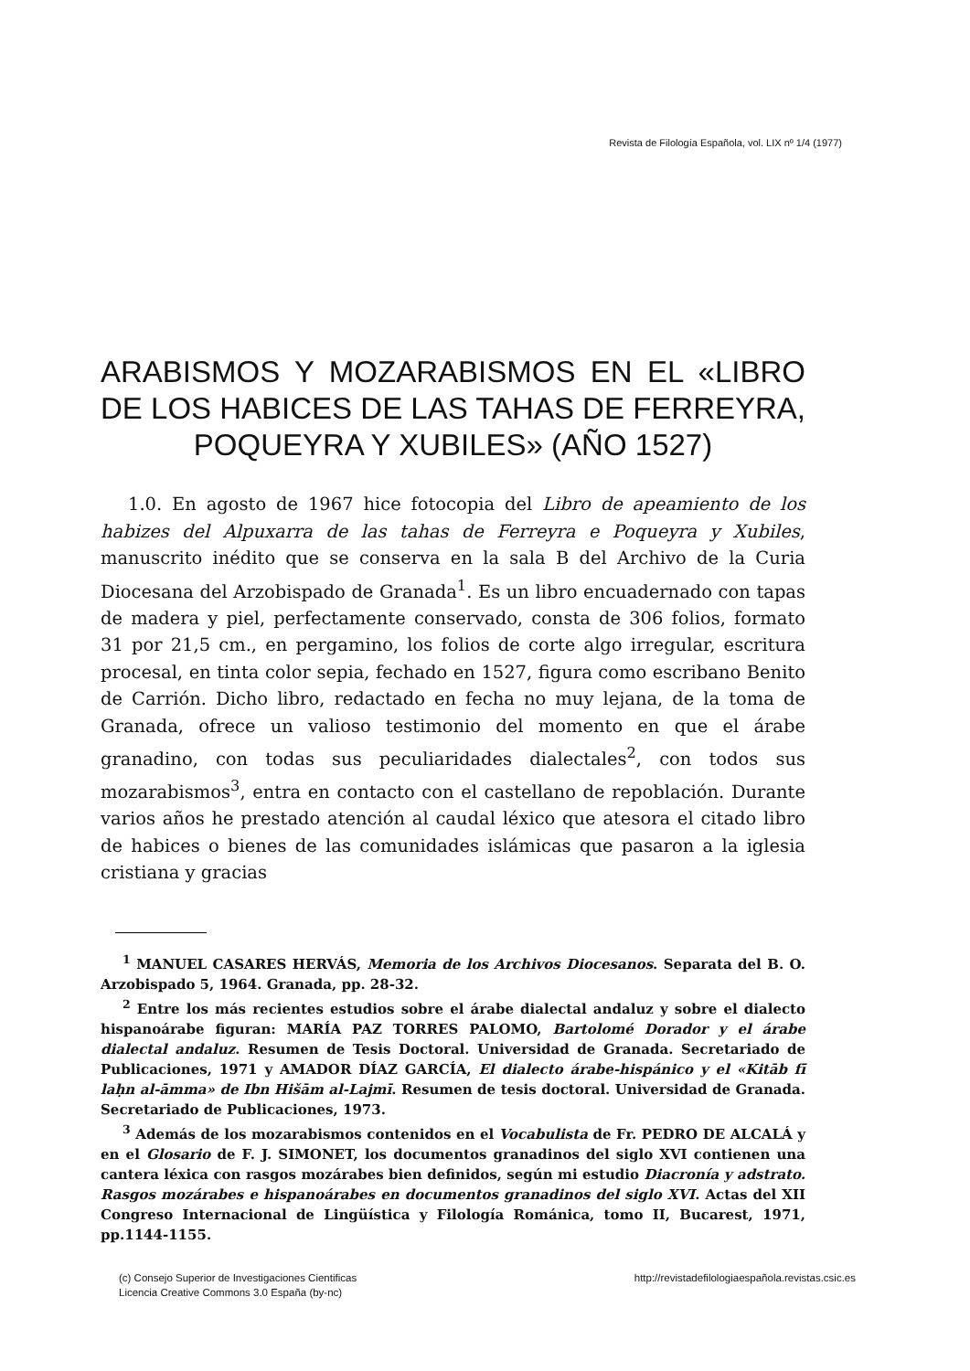Revista de Filología Española, vol. LIX nº 1/4 (1977)
ARABISMOS Y MOZARABISMOS EN EL «LIBRO DE LOS HABICES DE LAS TAHAS DE FERREYRA, POQUEYRA Y XUBILES» (AÑO 1527)
1.0. En agosto de 1967 hice fotocopia del Libro de apeamiento de los habizes del Alpuxarra de las tahas de Ferreyra e Poqueyra y Xubiles, manuscrito inédito que se conserva en la sala B del Archivo de la Curia Diocesana del Arzobispado de Granada<sup>1</sup>. Es un libro encuadernado con tapas de madera y piel, perfectamente conservado, consta de 306 folios, formato 31 por 21,5 cm., en pergamino, los folios de corte algo irregular, escritura procesal, en tinta color sepia, fechado en 1527, figura como escribano Benito de Carrión. Dicho libro, redactado en fecha no muy lejana, de la toma de Granada, ofrece un valioso testimonio del momento en que el árabe granadino, con todas sus peculiaridades dialectales<sup>2</sup>, con todos sus mozarabismos<sup>3</sup>, entra en contacto con el castellano de repoblación. Durante varios años he prestado atención al caudal léxico que atesora el citado libro de habices o bienes de las comunidades islámicas que pasaron a la iglesia cristiana y gracias
<sup>1</sup> MANUEL CASARES HERVÁS, Memoria de los Archivos Diocesanos. Separata del B. O. Arzobispado 5, 1964. Granada, pp. 28-32.
<sup>2</sup> Entre los más recientes estudios sobre el árabe dialectal andaluz y sobre el dialecto hispanoárabe figuran: MARÍA PAZ TORRES PALOMO, Bartolomé Dorador y el árabe dialectal andaluz. Resumen de Tesis Doctoral. Universidad de Granada. Secretariado de Publicaciones, 1971 y AMADOR DÍAZ GARCÍA, El dialecto árabe-hispánico y el «Kitāb fī laḥn al-āmma» de Ibn Hišām al-Lajmī. Resumen de tesis doctoral. Universidad de Granada. Secretariado de Publicaciones, 1973.
<sup>3</sup> Además de los mozarabismos contenidos en el Vocabulista de Fr. PEDRO DE ALCALÁ y en el Glosario de F. J. SIMONET, los documentos granadinos del siglo XVI contienen una cantera léxica con rasgos mozárabes bien definidos, según mi estudio Diacronía y adstrato. Rasgos mozárabes e hispanoárabes en documentos granadinos del siglo XVI. Actas del XII Congreso Internacional de Lingüística y Filología Románica, tomo II, Bucarest, 1971, pp.1144-1155.
(c) Consejo Superior de Investigaciones Cientificas
Licencia Creative Commons 3.0 España (by-nc)
http://revistadefilologiaespañola.revistas.csic.es